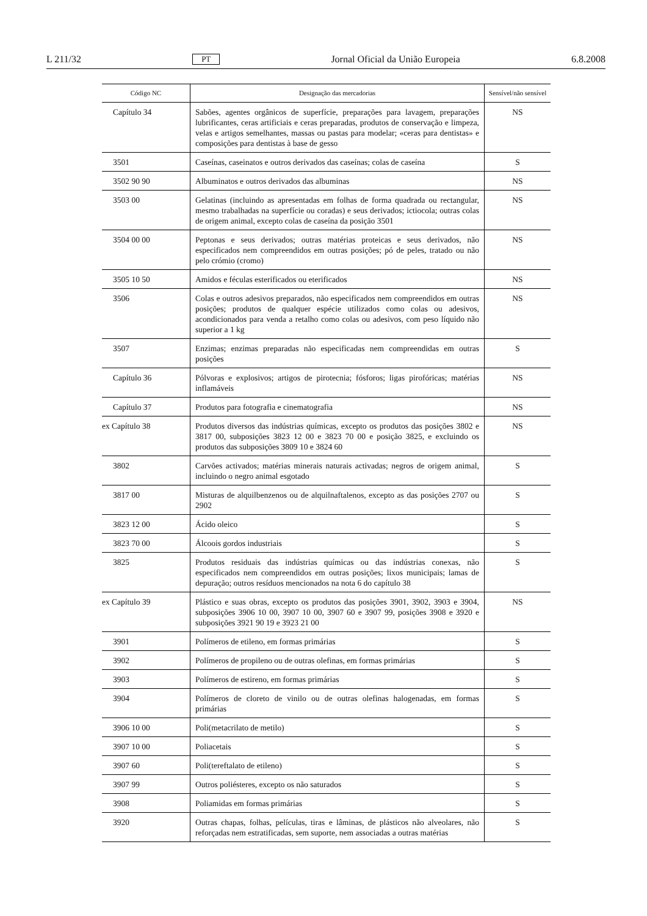L 211/32 PT Jornal Oficial da União Europeia 6.8.2008
| Código NC | Designação das mercadorias | Sensível/não sensível |
| --- | --- | --- |
| Capítulo 34 | Sabões, agentes orgânicos de superfície, preparações para lavagem, preparações lubrificantes, ceras artificiais e ceras preparadas, produtos de conservação e limpeza, velas e artigos semelhantes, massas ou pastas para modelar; «ceras para dentistas» e composições para dentistas à base de gesso | NS |
| 3501 | Caseínas, caseinatos e outros derivados das caseínas; colas de caseína | S |
| 3502 90 90 | Albuminatos e outros derivados das albuminas | NS |
| 3503 00 | Gelatinas (incluindo as apresentadas em folhas de forma quadrada ou rectangular, mesmo trabalhadas na superfície ou coradas) e seus derivados; ictiocola; outras colas de origem animal, excepto colas de caseína da posição 3501 | NS |
| 3504 00 00 | Peptonas e seus derivados; outras matérias proteicas e seus derivados, não especificados nem compreendidos em outras posições; pó de peles, tratado ou não pelo crómio (cromo) | NS |
| 3505 10 50 | Amidos e féculas esterificados ou eterificados | NS |
| 3506 | Colas e outros adesivos preparados, não especificados nem compreendidos em outras posições; produtos de qualquer espécie utilizados como colas ou adesivos, acondicionados para venda a retalho como colas ou adesivos, com peso líquido não superior a 1 kg | NS |
| 3507 | Enzimas; enzimas preparadas não especificadas nem compreendidas em outras posições | S |
| Capítulo 36 | Pólvoras e explosivos; artigos de pirotecnia; fósforos; ligas pirofóricas; matérias inflamáveis | NS |
| Capítulo 37 | Produtos para fotografia e cinematografia | NS |
| ex Capítulo 38 | Produtos diversos das indústrias químicas, excepto os produtos das posições 3802 e 3817 00, subposições 3823 12 00 e 3823 70 00 e posição 3825, e excluindo os produtos das subposições 3809 10 e 3824 60 | NS |
| 3802 | Carvões activados; matérias minerais naturais activadas; negros de origem animal, incluindo o negro animal esgotado | S |
| 3817 00 | Misturas de alquilbenzenos ou de alquilnaftalenos, excepto as das posições 2707 ou 2902 | S |
| 3823 12 00 | Ácido oleico | S |
| 3823 70 00 | Álcoois gordos industriais | S |
| 3825 | Produtos residuais das indústrias químicas ou das indústrias conexas, não especificados nem compreendidos em outras posições; lixos municipais; lamas de depuração; outros resíduos mencionados na nota 6 do capítulo 38 | S |
| ex Capítulo 39 | Plástico e suas obras, excepto os produtos das posições 3901, 3902, 3903 e 3904, subposições 3906 10 00, 3907 10 00, 3907 60 e 3907 99, posições 3908 e 3920 e subposições 3921 90 19 e 3923 21 00 | NS |
| 3901 | Polímeros de etileno, em formas primárias | S |
| 3902 | Polímeros de propileno ou de outras olefinas, em formas primárias | S |
| 3903 | Polímeros de estireno, em formas primárias | S |
| 3904 | Polímeros de cloreto de vinilo ou de outras olefinas halogenadas, em formas primárias | S |
| 3906 10 00 | Poli(metacrilato de metilo) | S |
| 3907 10 00 | Poliacetais | S |
| 3907 60 | Poli(tereftalato de etileno) | S |
| 3907 99 | Outros poliésteres, excepto os não saturados | S |
| 3908 | Poliamidas em formas primárias | S |
| 3920 | Outras chapas, folhas, películas, tiras e lâminas, de plásticos não alveolares, não reforçadas nem estratificadas, sem suporte, nem associadas a outras matérias | S |